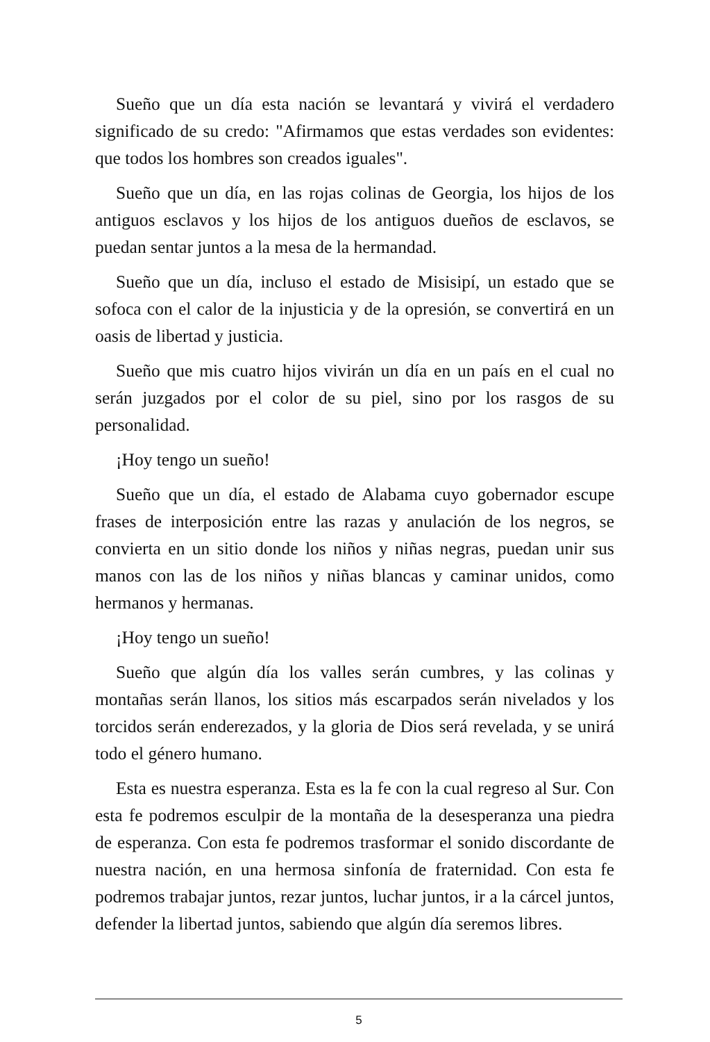Sueño que un día esta nación se levantará y vivirá el verdadero significado de su credo: "Afirmamos que estas verdades son evidentes: que todos los hombres son creados iguales".
Sueño que un día, en las rojas colinas de Georgia, los hijos de los antiguos esclavos y los hijos de los antiguos dueños de esclavos, se puedan sentar juntos a la mesa de la hermandad.
Sueño que un día, incluso el estado de Misisipí, un estado que se sofoca con el calor de la injusticia y de la opresión, se convertirá en un oasis de libertad y justicia.
Sueño que mis cuatro hijos vivirán un día en un país en el cual no serán juzgados por el color de su piel, sino por los rasgos de su personalidad.
¡Hoy tengo un sueño!
Sueño que un día, el estado de Alabama cuyo gobernador escupe frases de interposición entre las razas y anulación de los negros, se convierta en un sitio donde los niños y niñas negras, puedan unir sus manos con las de los niños y niñas blancas y caminar unidos, como hermanos y hermanas.
¡Hoy tengo un sueño!
Sueño que algún día los valles serán cumbres, y las colinas y montañas serán llanos, los sitios más escarpados serán nivelados y los torcidos serán enderezados, y la gloria de Dios será revelada, y se unirá todo el género humano.
Esta es nuestra esperanza. Esta es la fe con la cual regreso al Sur. Con esta fe podremos esculpir de la montaña de la desesperanza una piedra de esperanza. Con esta fe podremos trasformar el sonido discordante de nuestra nación, en una hermosa sinfonía de fraternidad. Con esta fe podremos trabajar juntos, rezar juntos, luchar juntos, ir a la cárcel juntos, defender la libertad juntos, sabiendo que algún día seremos libres.
5